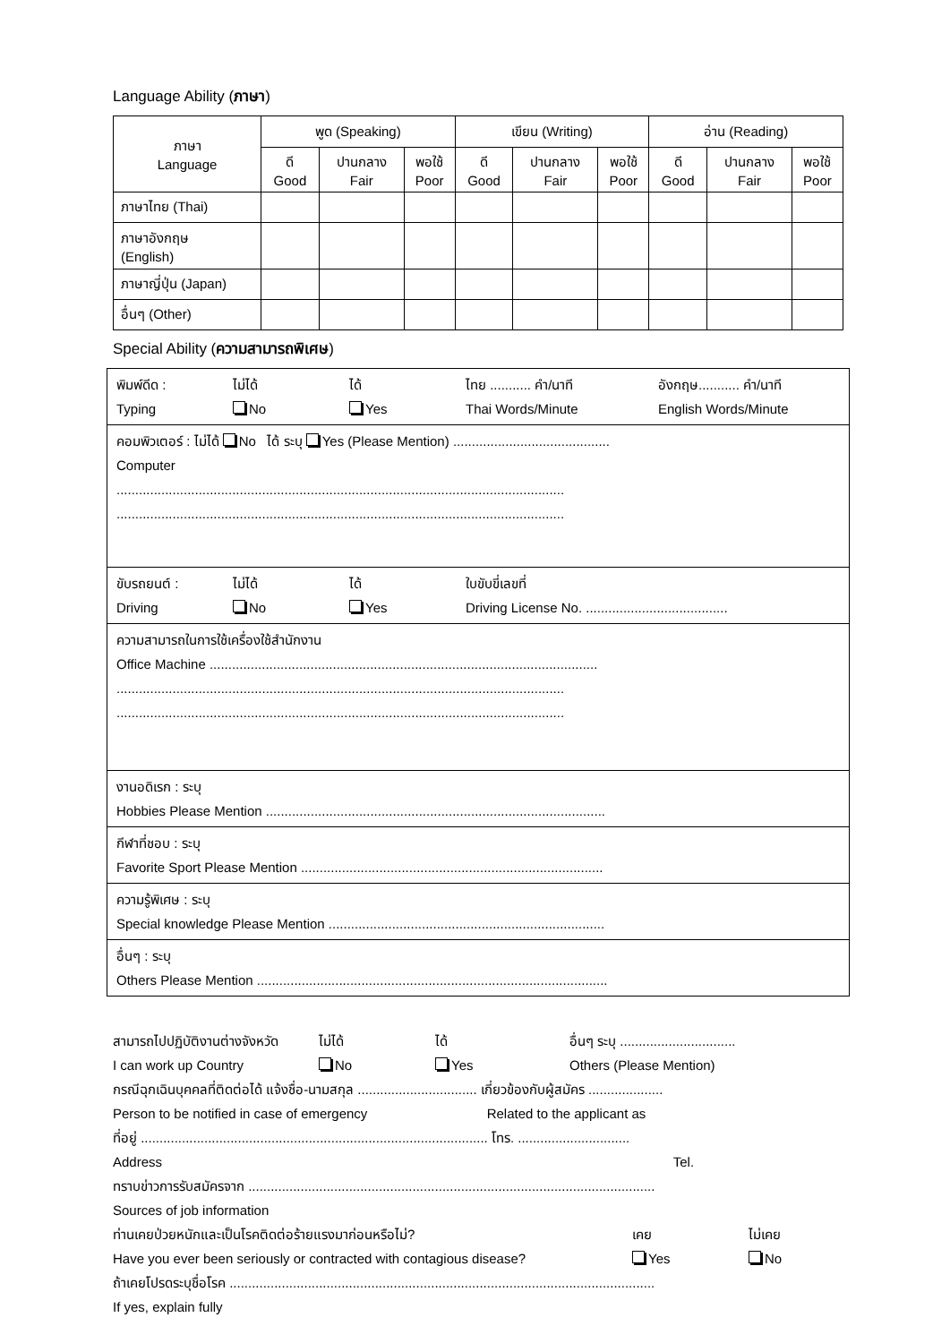Language Ability (ภาษา)
| ภาษา Language | พูด (Speaking) | | | เขียน (Writing) | | | อ่าน (Reading) | | |
| --- | --- | --- | --- | --- | --- | --- | --- | --- | --- |
| | ดี Good | ปานกลาง Fair | พอใช้ Poor | ดี Good | ปานกลาง Fair | พอใช้ Poor | ดี Good | ปานกลาง Fair | พอใช้ Poor |
| ภาษาไทย (Thai) | | | | | | | | | |
| ภาษาอังกฤษ (English) | | | | | | | | | |
| ภาษาญี่ปุ่น (Japan) | | | | | | | | | |
| อื่นๆ (Other) | | | | | | | | | |
Special Ability (ความสามารถพิเศษ)
พิมพ์ดีด :
Typing
ไม่ได้
No
ได้
Yes
ไทย ........... คำ/นาที
Thai Words/Minute
อังกฤษ........... คำ/นาที
English Words/Minute
คอมพิวเตอร์ : ไม่ได้ No ได้ ระบุ Yes (Please Mention) ..........................................
Computer
........................................................................................................................
........................................................................................................................
ขับรถยนต์ :
Driving
ไม่ได้
No
ได้
Yes
ใบขับขี่เลขที่
Driving License No. ......................................
ความสามารถในการใช้เครื่องใช้สำนักงาน
Office Machine ........................................................................................................
........................................................................................................................
........................................................................................................................
งานอดิเรก : ระบุ
Hobbies Please Mention ...........................................................................................
กีฬาที่ชอบ : ระบุ
Favorite Sport Please Mention .................................................................................
ความรู้พิเศษ : ระบุ
Special knowledge Please Mention ..........................................................................
อื่นๆ : ระบุ
Others Please Mention ..............................................................................................
สามารถไปปฏิบัติงานต่างจังหวัด
I can work up Country
ไม่ได้
No
ได้
Yes
อื่นๆ ระบุ ...............................
Others (Please Mention)
กรณีฉุกเฉินบุคคลที่ติดต่อได้ แจ้งชื่อ-นามสกุล ................................ เกี่ยวข้องกับผู้สมัคร ....................
Person to be notified in case of emergency Related to the applicant as
ที่อยู่ ............................................................................................. โทร. ..............................
Address Tel.
ทราบข่าวการรับสมัครจาก .............................................................................................................
Sources of job information
ท่านเคยป่วยหนักและเป็นโรคติดต่อร้ายแรงมาก่อนหรือไม่?
Have you ever been seriously or contracted with contagious disease?
เคย
Yes
ไม่เคย
No
ถ้าเคยโปรดระบุชื่อโรค ..................................................................................................................
If yes, explain fully